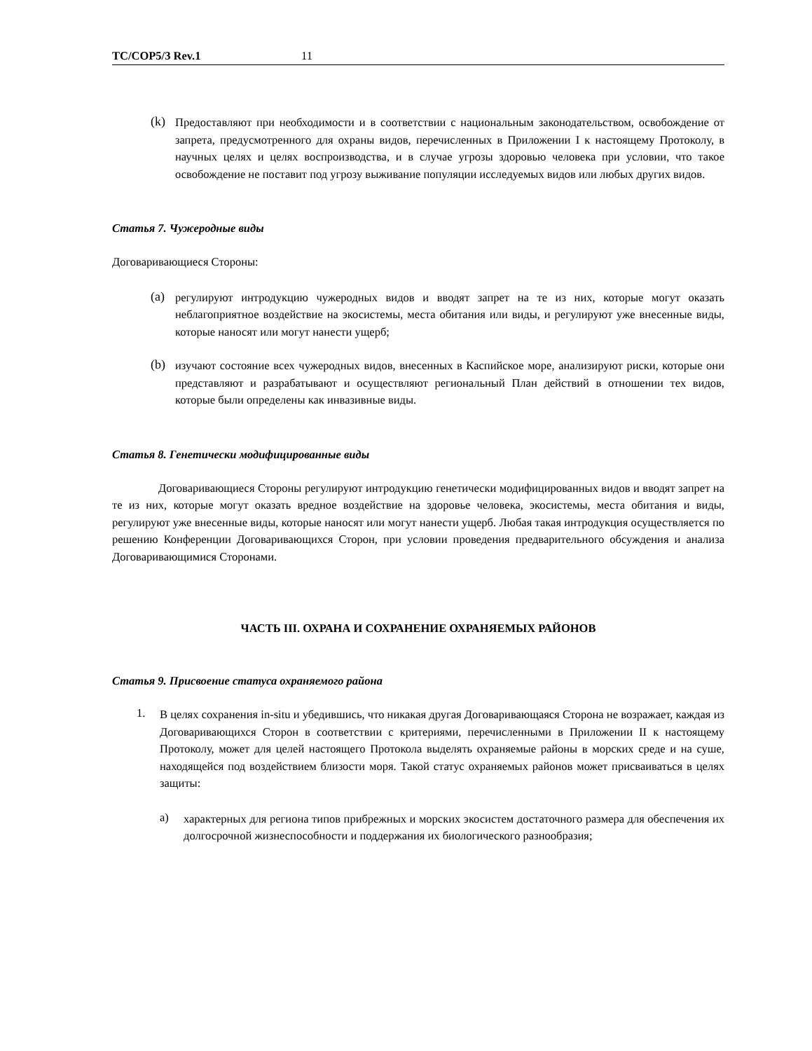TC/COP5/3 Rev.1 11
(k)
Предоставляют при необходимости и в соответствии с национальным законодательством, освобождение от запрета, предусмотренного для охраны видов, перечисленных в Приложении I к настоящему Протоколу, в научных целях и целях воспроизводства, и в случае угрозы здоровью человека при условии, что такое освобождение не поставит под угрозу выживание популяции исследуемых видов или любых других видов.
Статья 7. Чужеродные виды
Договаривающиеся Стороны:
(a)
регулируют интродукцию чужеродных видов и вводят запрет на те из них, которые могут оказать неблагоприятное воздействие на экосистемы, места обитания или виды, и регулируют уже внесенные виды, которые наносят или могут нанести ущерб;
(b)
изучают состояние всех чужеродных видов, внесенных в Каспийское море, анализируют риски, которые они представляют и разрабатывают и осуществляют региональный План действий в отношении тех видов, которые были определены как инвазивные виды.
Статья 8. Генетически модифицированные виды
Договаривающиеся Стороны регулируют интродукцию генетически модифицированных видов и вводят запрет на те из них, которые могут оказать вредное воздействие на здоровье человека, экосистемы, места обитания и виды, регулируют уже внесенные виды, которые наносят или могут нанести ущерб. Любая такая интродукция осуществляется по решению Конференции Договаривающихся Сторон, при условии проведения предварительного обсуждения и анализа Договаривающимися Сторонами.
ЧАСТЬ III. ОХРАНА И СОХРАНЕНИЕ ОХРАНЯЕМЫХ РАЙОНОВ
Статья 9. Присвоение статуса охраняемого района
1.
В целях сохранения in-situ и убедившись, что никакая другая Договаривающаяся Сторона не возражает, каждая из Договаривающихся Сторон в соответствии с критериями, перечисленными в Приложении II к настоящему Протоколу, может для целей настоящего Протокола выделять охраняемые районы в морских среде и на суше, находящейся под воздействием близости моря. Такой статус охраняемых районов может присваиваться в целях защиты:
a)
характерных для региона типов прибрежных и морских экосистем достаточного размера для обеспечения их долгосрочной жизнеспособности и поддержания их биологического разнообразия;